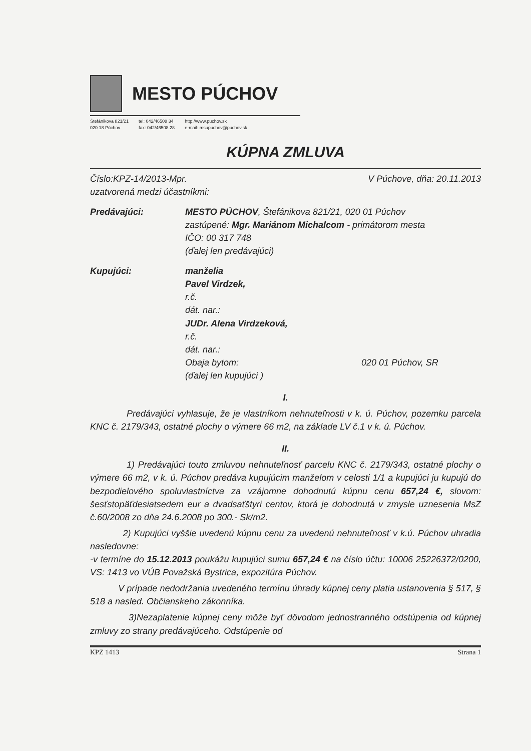MESTO PÚCHOV
Štefánikova 821/21
020 18 Púchov tel: 042/46508 34
fax: 042/46508 28 http://www.puchov.sk
e-mail: msupuchov@puchov.sk
KÚPNA ZMLUVA
Číslo:KPZ-14/2013-Mpr.
uzatvorená medzi účastníkmi: V Púchove, dňa: 20.11.2013
Predávajúci: MESTO PÚCHOV, Štefánikova 821/21, 020 01 Púchov
zastúpené: Mgr. Mariánom Michalcom - primátorom mesta
IČO: 00 317 748
(ďalej len predávajúci)
Kupujúci: manželia
Pavel Virdzek,
r.č.
dát. nar.:
JUDr. Alena Virdzeková,
r.č.
dát. nar.:
Obaja bytom: 020 01 Púchov, SR
(ďalej len kupujúci )
I.
Predávajúci vyhlasuje, že je vlastníkom nehnuteľnosti v k. ú. Púchov, pozemku parcela KNC č. 2179/343, ostatné plochy o výmere 66 m2, na základe LV č.1 v k. ú. Púchov.
II.
1) Predávajúci touto zmluvou nehnuteľnosť parcelu KNC č. 2179/343, ostatné plochy o výmere 66 m2, v k. ú. Púchov predáva kupujúcim manželom v celosti 1/1 a kupujúci ju kupujú do bezpodielového spoluvlastníctva za vzájomne dohodnutú kúpnu cenu 657,24 €, slovom: šesťstopäťdesiatsedem eur a dvadsaťštyri centov, ktorá je dohodnutá v zmysle uznesenia MsZ č.60/2008 zo dňa 24.6.2008 po 300.- Sk/m2.
2) Kupujúci vyššie uvedenú kúpnu cenu za uvedenú nehnuteľnosť v k.ú. Púchov uhradia nasledovne:
-v termíne do 15.12.2013 poukážu kupujúci sumu 657,24 € na číslo účtu: 10006 25226372/0200, VS: 1413 vo VÚB Považská Bystrica, expozitúra Púchov.
V prípade nedodržania uvedeného termínu úhrady kúpnej ceny platia ustanovenia § 517, § 518 a nasled. Občianskeho zákonníka.
3)Nezaplatenie kúpnej ceny môže byť dôvodom jednostranného odstúpenia od kúpnej zmluvy zo strany predávajúceho. Odstúpenie od
KPZ 1413 Strana 1